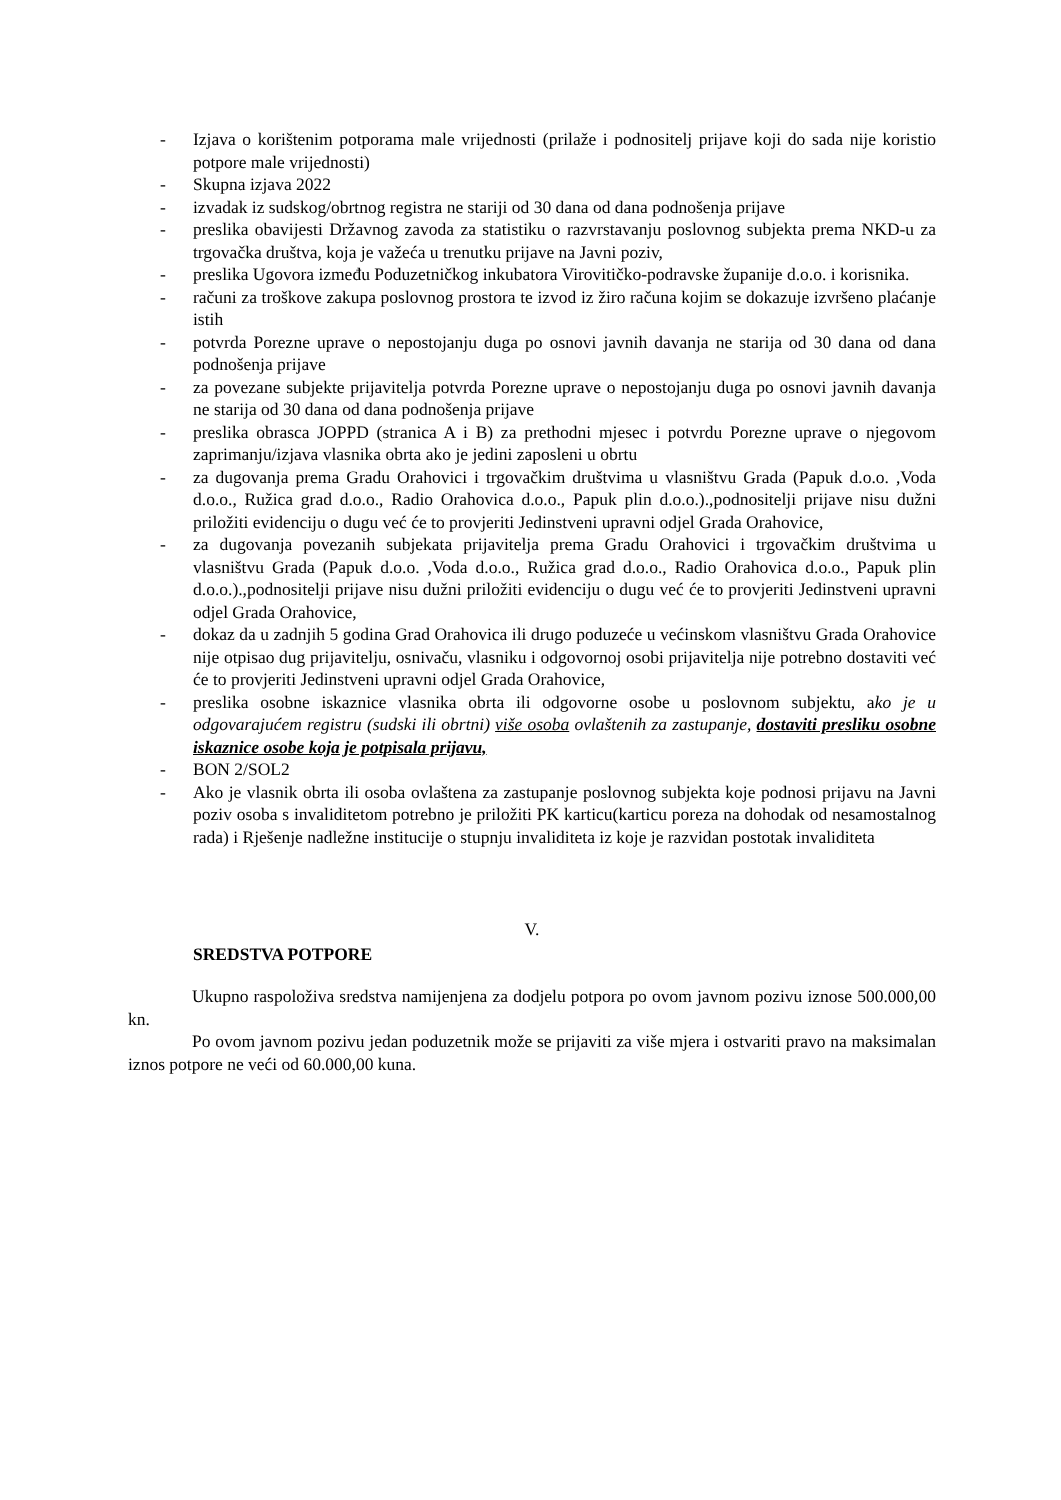- Izjava o korištenim potporama male vrijednosti (prilaže i podnositelj prijave koji do sada nije koristio potpore male vrijednosti)
- Skupna izjava 2022
- izvadak iz sudskog/obrtnog registra ne stariji od 30 dana od dana podnošenja prijave
- preslika obavijesti Državnog zavoda za statistiku o razvrstavanju poslovnog subjekta prema NKD-u za trgovačka društva, koja je važeća u trenutku prijave na Javni poziv,
- preslika Ugovora između Poduzetničkog inkubatora Virovitičko-podravske županije d.o.o. i korisnika.
- računi za troškove zakupa poslovnog prostora te izvod iz žiro računa kojim se dokazuje izvršeno plaćanje istih
- potvrda Porezne uprave o nepostojanju duga po osnovi javnih davanja ne starija od 30 dana od dana podnošenja prijave
- za povezane subjekte prijavitelja potvrda Porezne uprave o nepostojanju duga po osnovi javnih davanja ne starija od 30 dana od dana podnošenja prijave
- preslika obrasca JOPPD (stranica A i B) za prethodni mjesec i potvrdu Porezne uprave o njegovom zaprimanju/izjava vlasnika obrta ako je jedini zaposleni u obrtu
- za dugovanja prema Gradu Orahovici i trgovačkim društvima u vlasništvu Grada (Papuk d.o.o. ,Voda d.o.o., Ružica grad d.o.o., Radio Orahovica d.o.o., Papuk plin d.o.o.).,podnositelji prijave nisu dužni priložiti evidenciju o dugu već će to provjeriti Jedinstveni upravni odjel Grada Orahovice,
- za dugovanja povezanih subjekata prijavitelja prema Gradu Orahovici i trgovačkim društvima u vlasništvu Grada (Papuk d.o.o. ,Voda d.o.o., Ružica grad d.o.o., Radio Orahovica d.o.o., Papuk plin d.o.o.).,podnositelji prijave nisu dužni priložiti evidenciju o dugu već će to provjeriti Jedinstveni upravni odjel Grada Orahovice,
- dokaz da u zadnjih 5 godina Grad Orahovica ili drugo poduzeće u većinskom vlasništvu Grada Orahovice nije otpisao dug prijavitelju, osnivaču, vlasniku i odgovornoj osobi prijavitelja nije potrebno dostaviti već će to provjeriti Jedinstveni upravni odjel Grada Orahovice,
- preslika osobne iskaznice vlasnika obrta ili odgovorne osobe u poslovnom subjektu, ako je u odgovarajućem registru (sudski ili obrtni) više osoba ovlaštenih za zastupanje, dostaviti presliku osobne iskaznice osobe koja je potpisala prijavu,
- BON 2/SOL2
- Ako je vlasnik obrta ili osoba ovlaštena za zastupanje poslovnog subjekta koje podnosi prijavu na Javni poziv osoba s invaliditetom potrebno je priložiti PK karticu(karticu poreza na dohodak od nesamostalnog rada) i Rješenje nadležne institucije o stupnju invaliditeta iz koje je razvidan postotak invaliditeta
V.
SREDSTVA POTPORE
Ukupno raspoloživa sredstva namijenjena za dodjelu potpora po ovom javnom pozivu iznose 500.000,00 kn.
Po ovom javnom pozivu jedan poduzetnik može se prijaviti za više mjera i ostvariti pravo na maksimalan iznos potpore ne veći od 60.000,00 kuna.